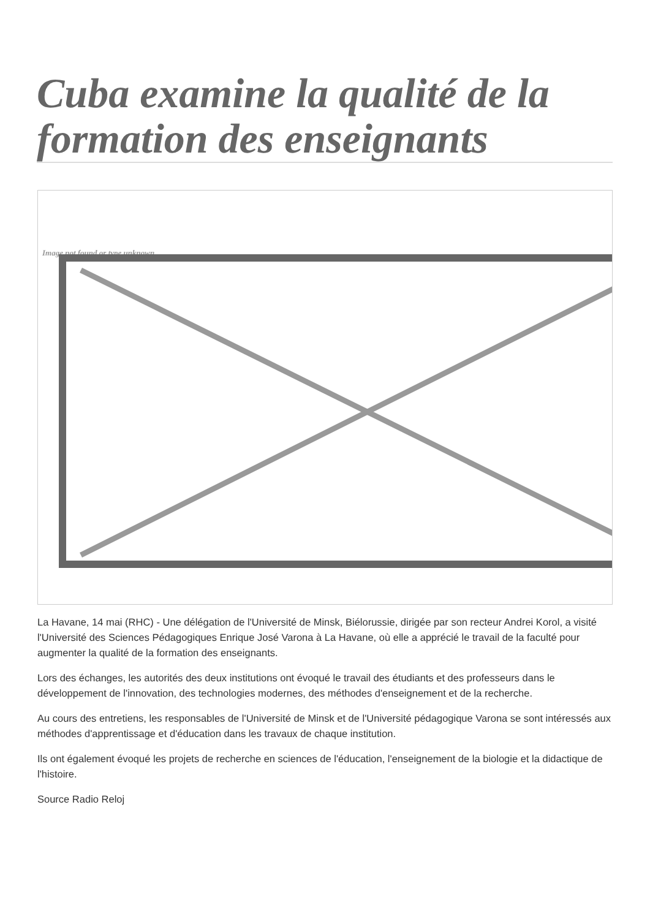Cuba examine la qualité de la formation des enseignants
Image not found or type unknown
La Havane, 14 mai (RHC) - Une délégation de l'Université de Minsk, Biélorussie, dirigée par son recteur Andrei Korol, a visité l'Université des Sciences Pédagogiques Enrique José Varona à La Havane, où elle a apprécié le travail de la faculté pour augmenter la qualité de la formation des enseignants.
Lors des échanges, les autorités des deux institutions ont évoqué le travail des étudiants et des professeurs dans le développement de l'innovation, des technologies modernes, des méthodes d'enseignement et de la recherche.
Au cours des entretiens, les responsables de l'Université de Minsk et de l'Université pédagogique Varona se sont intéressés aux méthodes d'apprentissage et d'éducation dans les travaux de chaque institution.
Ils ont également évoqué les projets de recherche en sciences de l'éducation, l'enseignement de la biologie et la didactique de l'histoire.
Source Radio Reloj